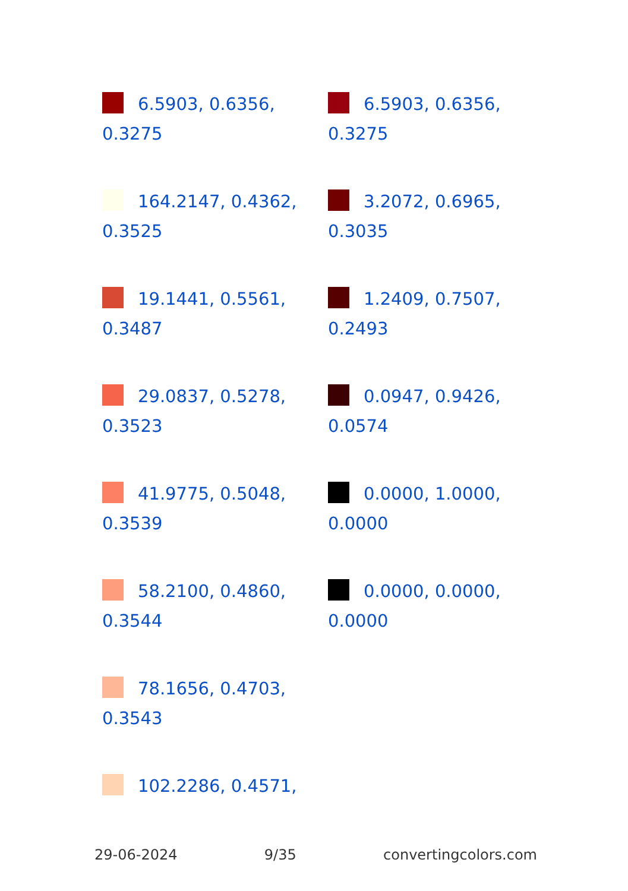6.5903, 0.6356,
0.3275
164.2147, 0.4362,
0.3525
19.1441, 0.5561,
0.3487
29.0837, 0.5278,
0.3523
41.9775, 0.5048,
0.3539
58.2100, 0.4860,
0.3544
78.1656, 0.4703,
0.3543
102.2286, 0.4571,
6.5903, 0.6356,
0.3275
3.2072, 0.6965,
0.3035
1.2409, 0.7507,
0.2493
0.0947, 0.9426,
0.0574
0.0000, 1.0000,
0.0000
0.0000, 0.0000,
0.0000
29-06-2024 9/35 convertingcolors.com